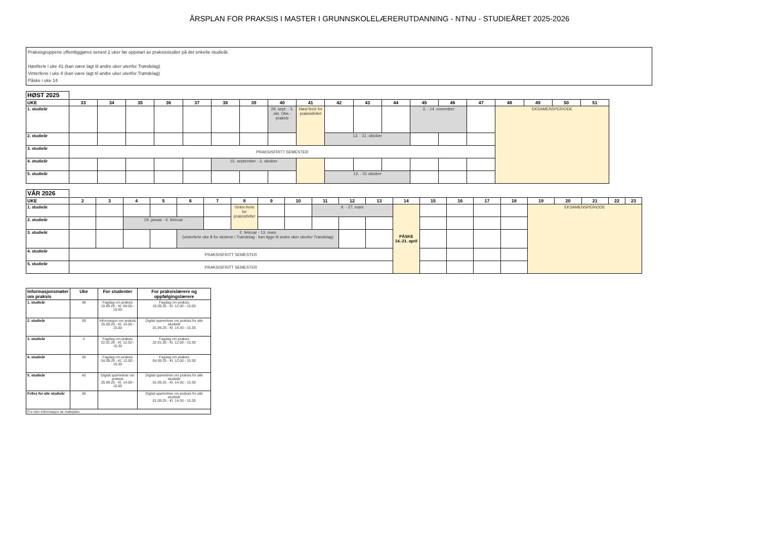ÅRSPLAN FOR PRAKSIS I MASTER I GRUNNSKOLELÆRERUTDANNING - NTNU - STUDIEÅRET 2025-2026
Praksisgruppene offentliggjøres senest 2 uker før oppstart av praksisstudier på det enkelte studieår.
Høstferie i uke 41 (kan være lagt til andre uker utenfor Trøndelag)
Vinterferie i uke 8 (kan være lagt til andre uker utenfor Trøndelag)
Påske i uke 14
HØST 2025
| UKE | 33 | 34 | 35 | 36 | 37 | 38 | 39 | 40 | 41 | 42 | 43 | 44 | 45 | 46 | 47 | 48 | 49 | 50 | 51 |
| --- | --- | --- | --- | --- | --- | --- | --- | --- | --- | --- | --- | --- | --- | --- | --- | --- | --- | --- | --- |
| 1. studieår | | | | | | | | 29. sept. - 3. okt. Obs.-praksis | Høst-ferie for praksisfeltet | | | | 3. - 14. november | | | EKSAMENSPERIODE | | | |
| 2. studieår | | | | | | | | | | 13. - 31. oktober | | | | | | | | | |
| 3. studieår | PRAKSISFRITT SEMESTER | | | | | | | | | | | | | | | | | | |
| 4. studieår | | | | | | 15. september - 3. oktober | | | | | | | | | | | | | |
| 5. studieår | | | | | | | | | | 13. - 31 oktober | | | | | | | | | |
VÅR 2026
| UKE | 2 | 3 | 4 | 5 | 6 | 7 | 8 | 9 | 10 | 11 | 12 | 13 | 14 | 15 | 16 | 17 | 18 | 19 | 20 | 21 | 22 | 23 |
| --- | --- | --- | --- | --- | --- | --- | --- | --- | --- | --- | --- | --- | --- | --- | --- | --- | --- | --- | --- | --- | --- | --- |
| 1. studieår | | | | | | | Vinter-ferie for praksisfeltet | | | 9. - 27. mars | | | PÅSKE 14.-21. april | | | | | EKSAMENSPERIODE | | | | |
| 2. studieår | | | 19. januar - 6. februar | | | | | | | | | | | | | | | | | | | |
| 3. studieår | | | | | 2. februar - 13. mars (vinterferie uke 8 for skolene i Trøndelag - kan ligge til andre uker utenfor Trøndelag) | | | | | | | | | | | | | | | | | |
| 4. studieår | PRAKSISFRITT SEMESTER | | | | | | | | | | | | | | | | | | | | | |
| 5. studieår | PRAKSISFRITT SEMESTER | | | | | | | | | | | | | | | | | | | | | |
| Informasjonsmøter om praksis | Uke | For studenter | For praksislærere og oppfølgingslærere |
| --- | --- | --- | --- |
| 1. studieår | 38 | Fagdag om praksis 15.09.25 - Kl. 09.00 - 15.00 | Fagdag om praksis 15.09.25 - Kl. 12.00 - 15.00 |
| 2. studieår | 39 | Informasjon om praksis 25.09.25 - Kl. 14.00 - 15.00 | Digital spørretime om praksis for alle studieår 01.09.25 - Kl. 14.30 - 15.30 |
| 3. studieår | 4 | Fagdag om praksis 22.01.26 - Kl. 12.00 - 15.30 | Fagdag om praksis 22.01.26 - Kl. 12.00 - 15.30 |
| 4. studieår | 36 | Fagdag om praksis 04.09.25 - Kl. 12.00 - 15.30 | Fagdag om praksis 04.09.25 - Kl. 12.00 - 15.30 |
| 5. studieår | 40 | Digital spørretime om praksis 25.09.25 - Kl. 14.00 - 15.00 | Digital spørretime om praksis for alle studieår 01.09.25 - Kl. 14.30 - 15.30 |
| Felles for alle studieår | 36 | | Digital spørretime om praksis for alle studieår 01.09.25 - Kl. 14.30 - 15.30 |
| For mer informasjon se møteplan | | | |